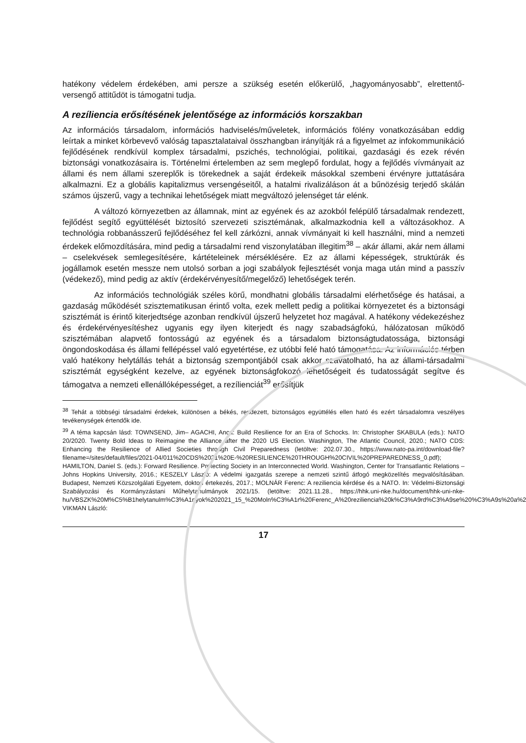hatékony védelem érdekében, ami persze a szükség esetén előkerülő, „hagyományosabb”, elrettentő-versengő attitűdöt is támogatni tudja.
A rezíliencia erősítésének jelentősége az információs korszakban
Az információs társadalom, információs hadviselés/műveletek, információs fölény vonatkozásában eddig leírtak a minket körbevevő valóság tapasztalataival összhangban irányítják rá a figyelmet az infokommunikáció fejlődésének rendkívül komplex társadalmi, pszichés, technológiai, politikai, gazdasági és ezek révén biztonsági vonatkozásaira is. Történelmi értelemben az sem meglepő fordulat, hogy a fejlődés vívmányait az állami és nem állami szereplők is törekednek a saját érdekeik másokkal szembeni érvényre juttatására alkalmazni. Ez a globális kapitalizmus versengéseitől, a hatalmi rivalizáláson át a bűnözésig terjedő skálán számos újszerű, vagy a technikai lehetőségek miatt megváltozó jelenséget tár elénk.
A változó környezetben az államnak, mint az egyének és az azokból felépülő társadalmak rendezett, fejlődést segítő együttélését biztosító szervezeti szisztémának, alkalmazkodnia kell a változásokhoz. A technológia robbanásszerű fejlődéséhez fel kell zárkózni, annak vívmányait ki kell használni, mind a nemzeti érdekek előmozdítására, mind pedig a társadalmi rend viszonylatában illegitim<sup>38</sup> – akár állami, akár nem állami – cselekvések semlegesítésére, kártételeinek mérséklésére. Ez az állami képességek, struktúrák és jogállamok esetén messze nem utolsó sorban a jogi szabályok fejlesztését vonja maga után mind a passzív (védekező), mind pedig az aktív (érdekérvényesítő/megelőző) lehetőségek terén.
Az információs technológiák széles körű, mondhatni globális társadalmi elérhetősége és hatásai, a gazdaság működését szisztematikusan érintő volta, ezek mellett pedig a politikai környezetet és a biztonsági szisztémát is érintő kiterjedtsége azonban rendkívül újszerű helyzetet hoz magával. A hatékony védekezéshez és érdekérvényesítéshez ugyanis egy ilyen kiterjedt és nagy szabadságfokú, hálózatosan működő szisztémában alapvető fontosságú az egyének és a társadalom biztonságtudatossága, biztonsági öngondoskodása és állami fellépéssel való egyetértése, ez utóbbi felé ható támogatása. Az információs térben való hatékony helytállás tehát a biztonság szempontjából csak akkor szavatolható, ha az állami-társadalmi szisztémát egységként kezelve, az egyének biztonságfokozó lehetőségeit és tudatosságát segítve és támogatva a nemzeti ellenállóképességet, a rezílienciát<sup>39</sup> erősítjük
<sup>38</sup> Tehát a többségi társadalmi érdekek, különösen a békés, rendezett, biztonságos együttélés ellen ható és ezért társadalomra veszélyes tevékenységek értendők ide.
<sup>39</sup> A téma kapcsán lásd: TOWNSEND, Jim– AGACHI, Anca: Build Resilience for an Era of Schocks. In: Christopher SKABULA (eds.): NATO 20/2020. Twenty Bold Ideas to Reimagine the Alliance after the 2020 US Election. Washington, The Atlantic Council, 2020.; NATO CDS: Enhancing the Resilience of Allied Societies through Civil Preparedness (letöltve: 202.07.30., https://www.nato-pa.int/download-file?filename=/sites/default/files/2021-04/011%20CDS%2021%20E-%20RESILIENCE%20THROUGH%20CIVIL%20PREPAREDNESS_0.pdf); HAMILTON, Daniel S. (eds.): Forward Resilience. Protecting Society in an Interconnected World. Washington, Center for Transatlantic Relations – Johns Hopkins University, 2016.; KESZELY László: A védelmi igazgatás szerepe a nemzeti szintű átfogó megközelítés megvalósításában. Budapest, Nemzeti Közszolgálati Egyetem, doktori értekezés, 2017.; MOLNÁR Ferenc: A reziliencia kérdése és a NATO. In: Védelmi-Biztonsági Szabályozási és Kormányzástani Műhelytanulmányok 2021/15. (letöltve: 2021.11.28., https://hhk.uni-nke.hu/document/hhk-uni-nke-hu/VBSZK%20M%C5%B1helytanulm%C3%A1nyok%202021_15_%20Moln%C3%A1r%20Ferenc_A%20reziliencia%20k%C3%A9rd%C3%A9se%20%C3%A9s%20a%20NATO.pdf); VIKMAN László:
17